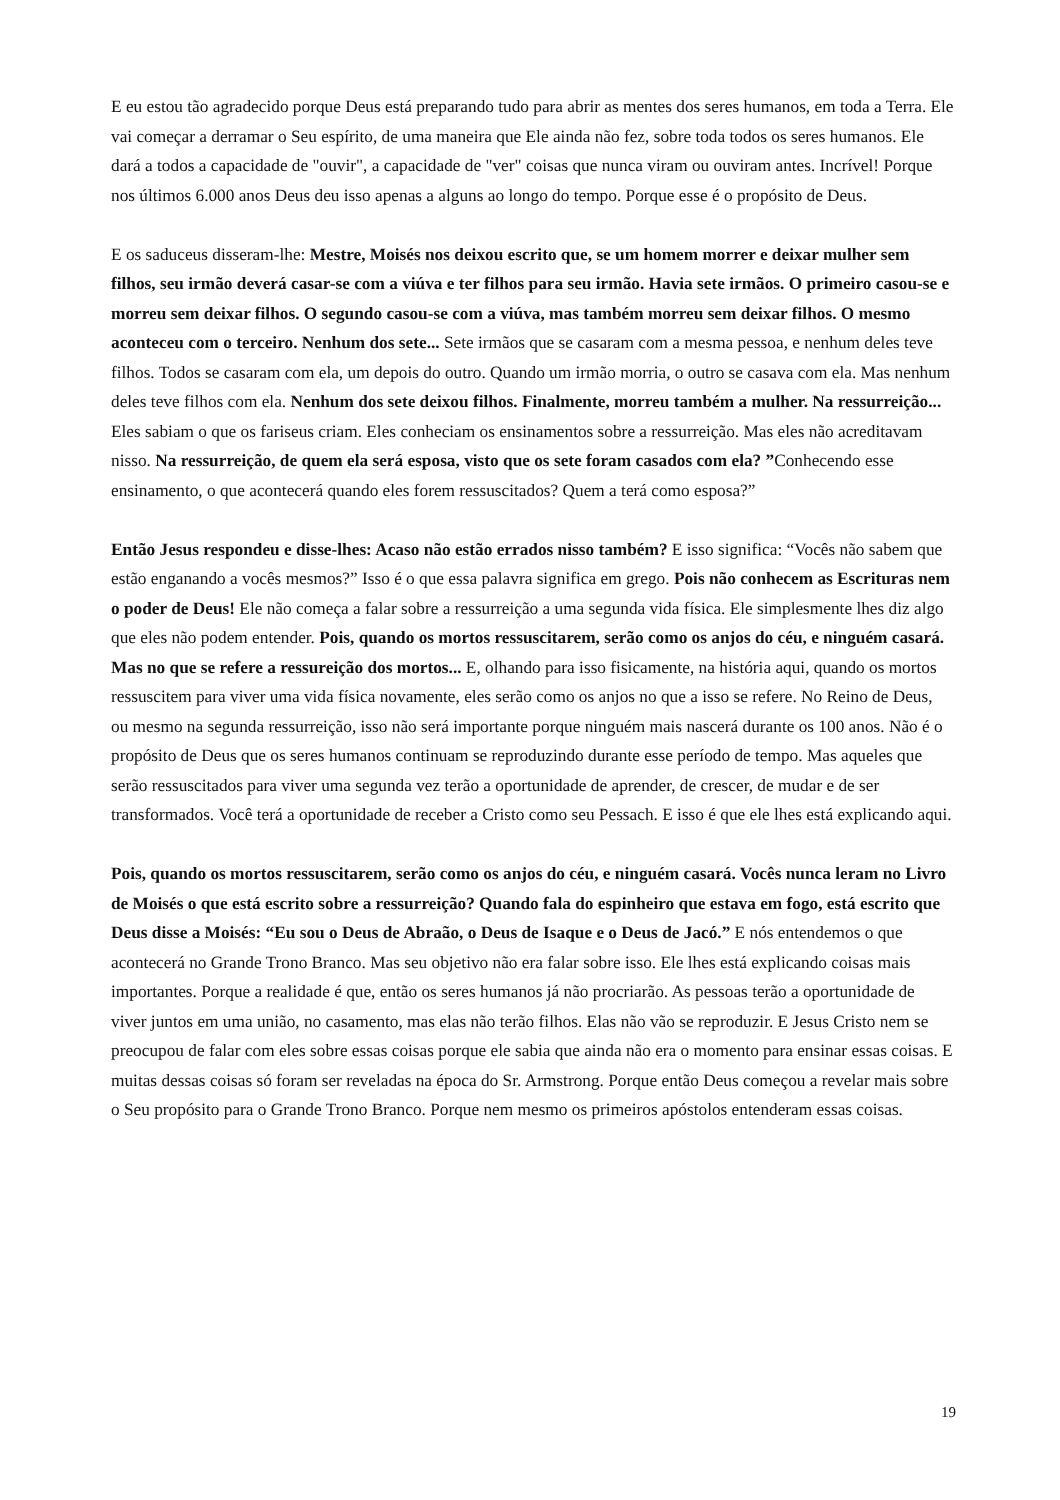E eu estou tão agradecido porque Deus está preparando tudo para abrir as mentes dos seres humanos, em toda a Terra. Ele vai começar a derramar o Seu espírito, de uma maneira que Ele ainda não fez, sobre toda todos os seres humanos. Ele dará a todos a capacidade de "ouvir", a capacidade de "ver" coisas que nunca viram ou ouviram antes. Incrível! Porque nos últimos 6.000 anos Deus deu isso apenas a alguns ao longo do tempo. Porque esse é o propósito de Deus.
E os saduceus disseram-lhe: Mestre, Moisés nos deixou escrito que, se um homem morrer e deixar mulher sem filhos, seu irmão deverá casar-se com a viúva e ter filhos para seu irmão. Havia sete irmãos. O primeiro casou-se e morreu sem deixar filhos. O segundo casou-se com a viúva, mas também morreu sem deixar filhos. O mesmo aconteceu com o terceiro. Nenhum dos sete... Sete irmãos que se casaram com a mesma pessoa, e nenhum deles teve filhos. Todos se casaram com ela, um depois do outro. Quando um irmão morria, o outro se casava com ela. Mas nenhum deles teve filhos com ela. Nenhum dos sete deixou filhos. Finalmente, morreu também a mulher. Na ressurreição... Eles sabiam o que os fariseus criam. Eles conheciam os ensinamentos sobre a ressurreição. Mas eles não acreditavam nisso. Na ressurreição, de quem ela será esposa, visto que os sete foram casados com ela? ”Conhecendo esse ensinamento, o que acontecerá quando eles forem ressuscitados? Quem a terá como esposa?”
Então Jesus respondeu e disse-lhes: Acaso não estão errados nisso também? E isso significa: “Vocês não sabem que estão enganando a vocês mesmos?” Isso é o que essa palavra significa em grego. Pois não conhecem as Escrituras nem o poder de Deus! Ele não começa a falar sobre a ressurreição a uma segunda vida física. Ele simplesmente lhes diz algo que eles não podem entender. Pois, quando os mortos ressuscitarem, serão como os anjos do céu, e ninguém casará. Mas no que se refere a ressureição dos mortos... E, olhando para isso fisicamente, na história aqui, quando os mortos ressuscitem para viver uma vida física novamente, eles serão como os anjos no que a isso se refere. No Reino de Deus, ou mesmo na segunda ressurreição, isso não será importante porque ninguém mais nascerá durante os 100 anos. Não é o propósito de Deus que os seres humanos continuam se reproduzindo durante esse período de tempo. Mas aqueles que serão ressuscitados para viver uma segunda vez terão a oportunidade de aprender, de crescer, de mudar e de ser transformados. Você terá a oportunidade de receber a Cristo como seu Pessach. E isso é que ele lhes está explicando aqui.
Pois, quando os mortos ressuscitarem, serão como os anjos do céu, e ninguém casará. Vocês nunca leram no Livro de Moisés o que está escrito sobre a ressurreição? Quando fala do espinheiro que estava em fogo, está escrito que Deus disse a Moisés: “Eu sou o Deus de Abraão, o Deus de Isaque e o Deus de Jacó.” E nós entendemos o que acontecerá no Grande Trono Branco. Mas seu objetivo não era falar sobre isso. Ele lhes está explicando coisas mais importantes. Porque a realidade é que, então os seres humanos já não procriarão. As pessoas terão a oportunidade de viver juntos em uma união, no casamento, mas elas não terão filhos. Elas não vão se reproduzir. E Jesus Cristo nem se preocupou de falar com eles sobre essas coisas porque ele sabia que ainda não era o momento para ensinar essas coisas. E muitas dessas coisas só foram ser reveladas na época do Sr. Armstrong. Porque então Deus começou a revelar mais sobre o Seu propósito para o Grande Trono Branco. Porque nem mesmo os primeiros apóstolos entenderam essas coisas.
19